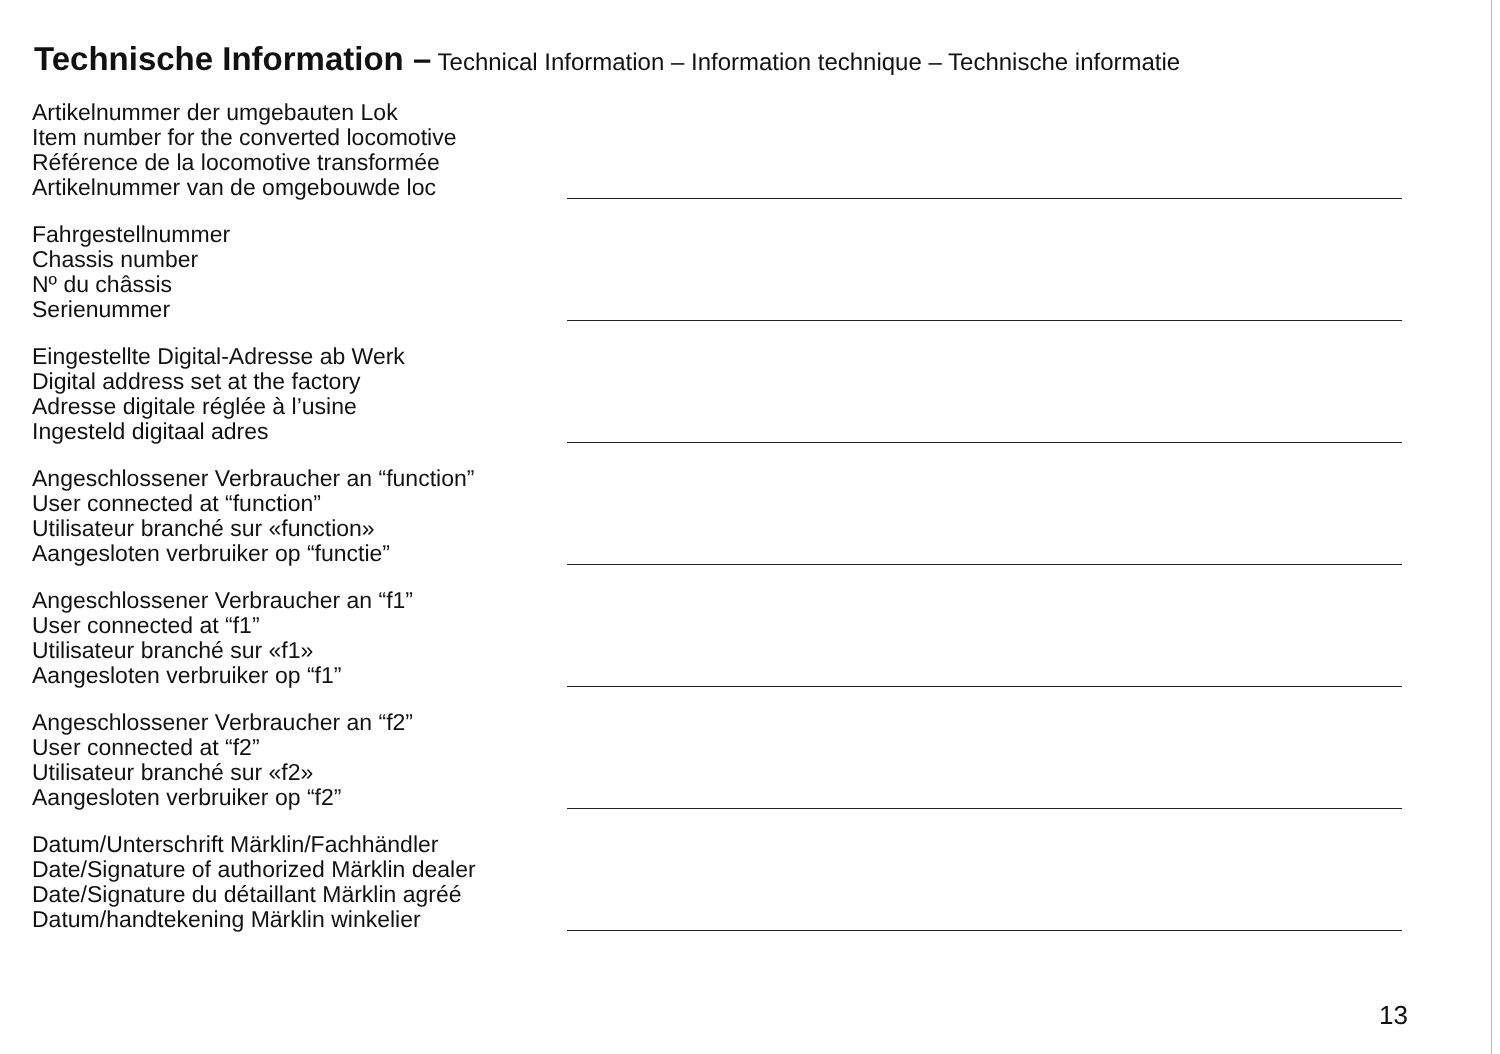Technische Information – Technical Information – Information technique – Technische informatie
Artikelnummer der umgebauten Lok
Item number for the converted locomotive
Référence de la locomotive transformée
Artikelnummer van de omgebouwde loc
Fahrgestellnummer
Chassis number
Nº du châssis
Serienummer
Eingestellte Digital-Adresse ab Werk
Digital address set at the factory
Adresse digitale réglée à l’usine
Ingesteld digitaal adres
Angeschlossener Verbraucher an “function”
User connected at “function”
Utilisateur branché sur «function»
Aangesloten verbruiker op “functie”
Angeschlossener Verbraucher an “f1”
User connected at “f1”
Utilisateur branché sur «f1»
Aangesloten verbruiker op “f1”
Angeschlossener Verbraucher an “f2”
User connected at “f2”
Utilisateur branché sur «f2»
Aangesloten verbruiker op “f2”
Datum/Unterschrift Märklin/Fachhändler
Date/Signature of authorized Märklin dealer
Date/Signature du détaillant Märklin agréé
Datum/handtekening Märklin winkelier
13